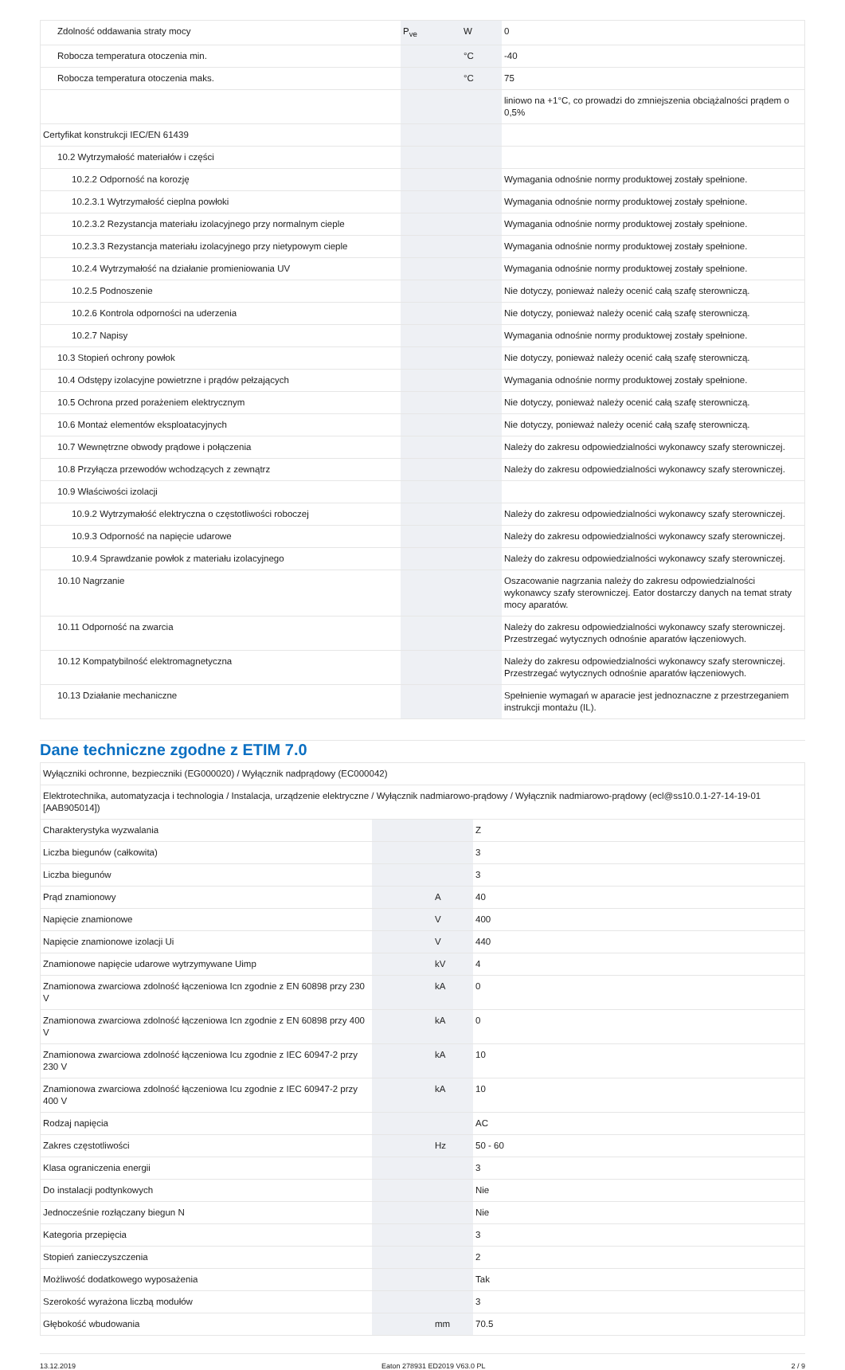| Zdolność oddawania straty mocy | P<sub>ve</sub> | W | 0 |
| Robocza temperatura otoczenia min. | | °C | -40 |
| Robocza temperatura otoczenia maks. | | °C | 75 |
| | | | liniowo na +1°C, co prowadzi do zmniejszenia obciążalności prądem o 0,5% |
| Certyfikat konstrukcji IEC/EN 61439 | | | |
| 10.2 Wytrzymałość materiałów i części | | | |
| 10.2.2 Odporność na korozję | | | Wymagania odnośnie normy produktowej zostały spełnione. |
| 10.2.3.1 Wytrzymałość cieplna powłoki | | | Wymagania odnośnie normy produktowej zostały spełnione. |
| 10.2.3.2 Rezystancja materiału izolacyjnego przy normalnym cieple | | | Wymagania odnośnie normy produktowej zostały spełnione. |
| 10.2.3.3 Rezystancja materiału izolacyjnego przy nietypowym cieple | | | Wymagania odnośnie normy produktowej zostały spełnione. |
| 10.2.4 Wytrzymałość na działanie promieniowania UV | | | Wymagania odnośnie normy produktowej zostały spełnione. |
| 10.2.5 Podnoszenie | | | Nie dotyczy, ponieważ należy ocenić całą szafę sterowniczą. |
| 10.2.6 Kontrola odporności na uderzenia | | | Nie dotyczy, ponieważ należy ocenić całą szafę sterowniczą. |
| 10.2.7 Napisy | | | Wymagania odnośnie normy produktowej zostały spełnione. |
| 10.3 Stopień ochrony powłok | | | Nie dotyczy, ponieważ należy ocenić całą szafę sterowniczą. |
| 10.4 Odstępy izolacyjne powietrzne i prądów pełzających | | | Wymagania odnośnie normy produktowej zostały spełnione. |
| 10.5 Ochrona przed porażeniem elektrycznym | | | Nie dotyczy, ponieważ należy ocenić całą szafę sterowniczą. |
| 10.6 Montaż elementów eksploatacyjnych | | | Nie dotyczy, ponieważ należy ocenić całą szafę sterowniczą. |
| 10.7 Wewnętrzne obwody prądowe i połączenia | | | Należy do zakresu odpowiedzialności wykonawcy szafy sterowniczej. |
| 10.8 Przyłącza przewodów wchodzących z zewnątrz | | | Należy do zakresu odpowiedzialności wykonawcy szafy sterowniczej. |
| 10.9 Właściwości izolacji | | | |
| 10.9.2 Wytrzymałość elektryczna o częstotliwości roboczej | | | Należy do zakresu odpowiedzialności wykonawcy szafy sterowniczej. |
| 10.9.3 Odporność na napięcie udarowe | | | Należy do zakresu odpowiedzialności wykonawcy szafy sterowniczej. |
| 10.9.4 Sprawdzanie powłok z materiału izolacyjnego | | | Należy do zakresu odpowiedzialności wykonawcy szafy sterowniczej. |
| 10.10 Nagrzanie | | | Oszacowanie nagrzania należy do zakresu odpowiedzialności wykonawcy szafy sterowniczej. Eator dostarczy danych na temat straty mocy aparatów. |
| 10.11 Odporność na zwarcia | | | Należy do zakresu odpowiedzialności wykonawcy szafy sterowniczej. Przestrzegać wytycznych odnośnie aparatów łączeniowych. |
| 10.12 Kompatybilność elektromagnetyczna | | | Należy do zakresu odpowiedzialności wykonawcy szafy sterowniczej. Przestrzegać wytycznych odnośnie aparatów łączeniowych. |
| 10.13 Działanie mechaniczne | | | Spełnienie wymagań w aparacie jest jednoznaczne z przestrzeganiem instrukcji montażu (IL). |
Dane techniczne zgodne z ETIM 7.0
| Wyłączniki ochronne, bezpieczniki (EG000020) / Wyłącznik nadprądowy (EC000042) | | | |
| Elektrotechnika, automatyzacja i technologia / Instalacja, urządzenie elektryczne / Wyłącznik nadmiarowo-prądowy / Wyłącznik nadmiarowo-prądowy (ecl@ss10.0.1-27-14-19-01 [AAB905014]) | | | |
| Charakterystyka wyzwalania | | | Z |
| Liczba biegunów (całkowita) | | | 3 |
| Liczba biegunów | | | 3 |
| Prąd znamionowy | | A | 40 |
| Napięcie znamionowe | | V | 400 |
| Napięcie znamionowe izolacji Ui | | V | 440 |
| Znamionowe napięcie udarowe wytrzymywane Uimp | | kV | 4 |
| Znamionowa zwarciowa zdolność łączeniowa Icn zgodnie z EN 60898 przy 230 V | | kA | 0 |
| Znamionowa zwarciowa zdolność łączeniowa Icn zgodnie z EN 60898 przy 400 V | | kA | 0 |
| Znamionowa zwarciowa zdolność łączeniowa Icu zgodnie z IEC 60947-2 przy 230 V | | kA | 10 |
| Znamionowa zwarciowa zdolność łączeniowa Icu zgodnie z IEC 60947-2 przy 400 V | | kA | 10 |
| Rodzaj napięcia | | | AC |
| Zakres częstotliwości | | Hz | 50 - 60 |
| Klasa ograniczenia energii | | | 3 |
| Do instalacji podtynkowych | | | Nie |
| Jednocześnie rozłączany biegun N | | | Nie |
| Kategoria przepięcia | | | 3 |
| Stopień zanieczyszczenia | | | 2 |
| Możliwość dodatkowego wyposażenia | | | Tak |
| Szerokość wyrażona liczbą modułów | | | 3 |
| Głębokość wbudowania | | mm | 70.5 |
13.12.2019 Eaton 278931 ED2019 V63.0 PL 2 / 9